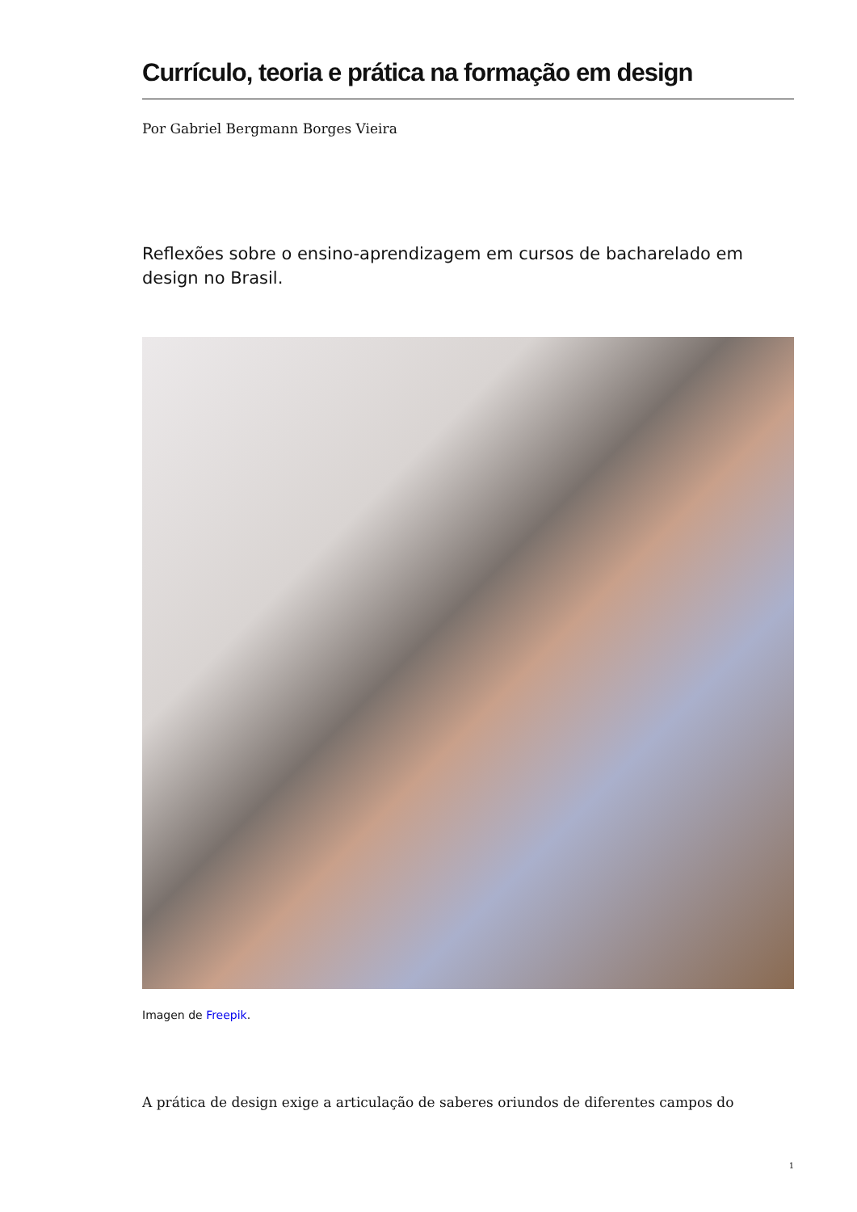Currículo, teoria e prática na formação em design
Por Gabriel Bergmann Borges Vieira
Reflexões sobre o ensino-aprendizagem em cursos de bacharelado em design no Brasil.
Imagen de Freepik.
A prática de design exige a articulação de saberes oriundos de diferentes campos do
1